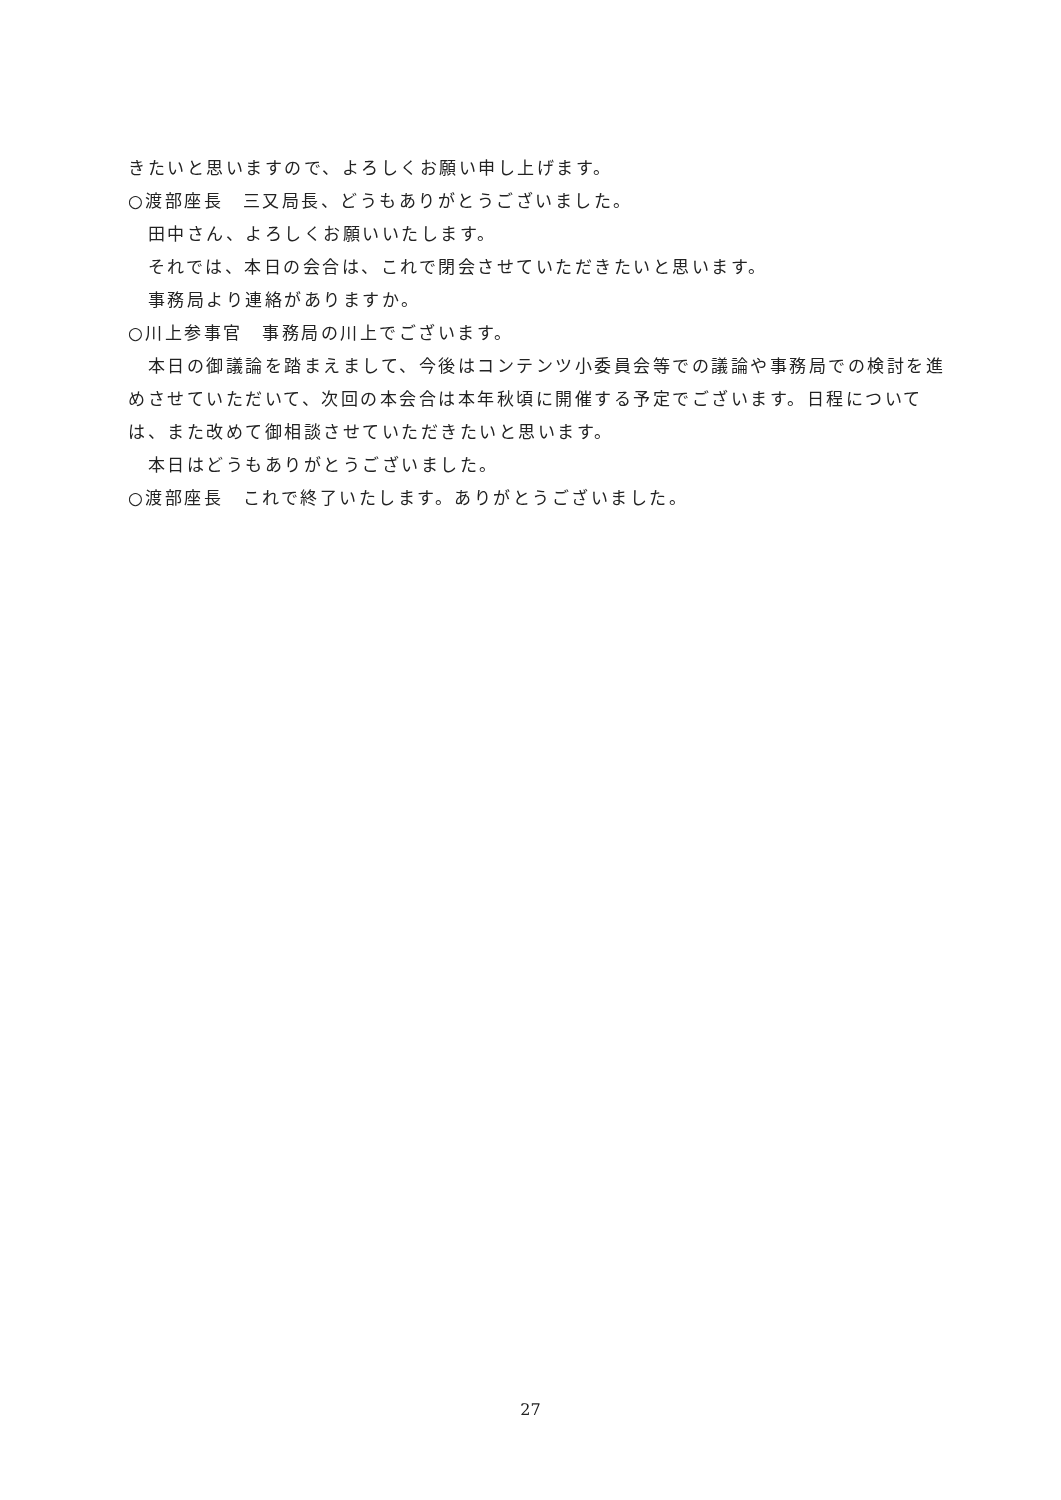きたいと思いますので、よろしくお願い申し上げます。
○渡部座長　三又局長、どうもありがとうございました。
　田中さん、よろしくお願いいたします。
　それでは、本日の会合は、これで閉会させていただきたいと思います。
　事務局より連絡がありますか。
○川上参事官　事務局の川上でございます。
　本日の御議論を踏まえまして、今後はコンテンツ小委員会等での議論や事務局での検討を進めさせていただいて、次回の本会合は本年秋頃に開催する予定でございます。日程については、また改めて御相談させていただきたいと思います。
　本日はどうもありがとうございました。
○渡部座長　これで終了いたします。ありがとうございました。
27